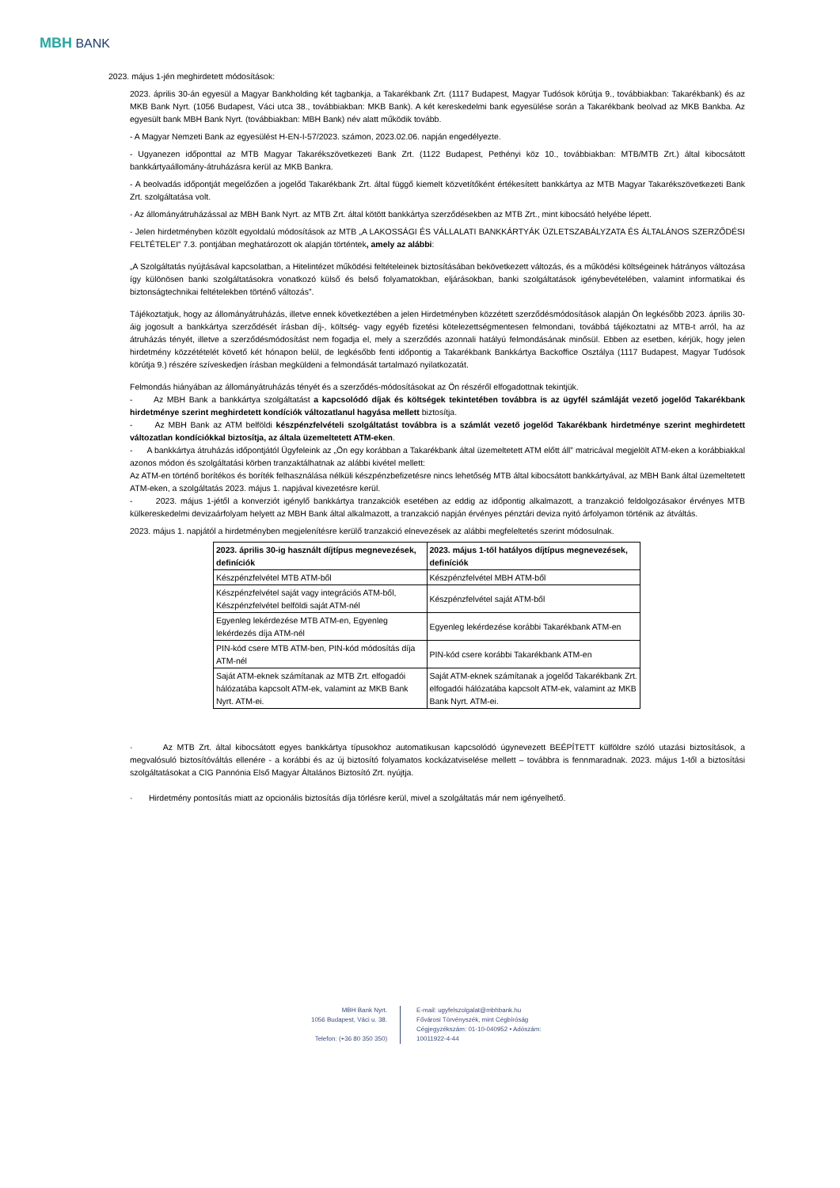MBH BANK
2023. május 1-jén meghirdetett módosítások:
2023. április 30-án egyesül a Magyar Bankholding két tagbankja, a Takarékbank Zrt. (1117 Budapest, Magyar Tudósok körútja 9., továbbiakban: Takarékbank) és az MKB Bank Nyrt. (1056 Budapest, Váci utca 38., továbbiakban: MKB Bank). A két kereskedelmi bank egyesülése során a Takarékbank beolvad az MKB Bankba. Az egyesült bank MBH Bank Nyrt. (továbbiakban: MBH Bank) név alatt működik tovább.
- A Magyar Nemzeti Bank az egyesülést H-EN-I-57/2023. számon, 2023.02.06. napján engedélyezte.
- Ugyanezen időponttal az MTB Magyar Takarékszövetkezeti Bank Zrt. (1122 Budapest, Pethényi köz 10., továbbiakban: MTB/MTB Zrt.) által kibocsátott bankkártyaállomány-átruházásra kerül az MKB Bankra.
- A beolvadás időpontját megelőzően a jogelőd Takarékbank Zrt. által függő kiemelt közvetítőként értékesített bankkártya az MTB Magyar Takarékszövetkezeti Bank Zrt. szolgáltatása volt.
- Az állományátruházással az MBH Bank Nyrt. az MTB Zrt. által kötött bankkártya szerződésekben az MTB Zrt., mint kibocsátó helyébe lépett.
- Jelen hirdetményben közölt egyoldalú módosítások az MTB „A LAKOSSÁGI ÉS VÁLLALATI BANKKÁRTYÁK ÜZLETSZABÁLYZATA ÉS ÁLTALÁNOS SZERZŐDÉSI FELTÉTELEI” 7.3. pontjában meghatározott ok alapján történtek, amely az alábbi:
„A Szolgáltatás nyújtásával kapcsolatban, a Hitelintézet működési feltételeinek biztosításában bekövetkezett változás, és a működési költségeinek hátrányos változása így különösen banki szolgáltatásokra vonatkozó külső és belső folyamatokban, eljárásokban, banki szolgáltatások igénybevételében, valamint informatikai és biztonságtechnikai feltételekben történő változás”.
Tájékoztatjuk, hogy az állományátruházás, illetve ennek következtében a jelen Hirdetményben közzétett szerződésmódosítások alapján Ön legkésőbb 2023. április 30-áig jogosult a bankkártya szerződését írásban díj-, költség- vagy egyéb fizetési kötelezettségmentesen felmondani, továbbá tájékoztatni az MTB-t arról, ha az átruházás tényét, illetve a szerződésmódosítást nem fogadja el, mely a szerződés azonnali hatályú felmondásának minősül. Ebben az esetben, kérjük, hogy jelen hirdetmény közzétételét követő két hónapon belül, de legkésőbb fenti időpontig a Takarékbank Bankkártya Backoffice Osztálya (1117 Budapest, Magyar Tudósok körútja 9.) részére szíveskedjen írásban megküldeni a felmondását tartalmazó nyilatkozatát.
Felmondás hiányában az állományátruházás tényét és a szerződés-módosításokat az Ön részéről elfogadottnak tekintjük.
- Az MBH Bank a bankkártya szolgáltatást a kapcsolódó díjak és költségek tekintetében továbbra is az ügyfél számláját vezető jogelőd Takarékbank hirdetménye szerint meghirdetett kondíciók változatlanul hagyása mellett biztosítja.
- Az MBH Bank az ATM belföldi készpénzfelvételi szolgáltatást továbbra is a számlát vezető jogelőd Takarékbank hirdetménye szerint meghirdetett változatlan kondíciókkal biztosítja, az általa üzemeltetett ATM-eken.
- A bankkártya átruházás időpontjától Ügyfeleink az „Ön egy korábban a Takarékbank által üzemeltetett ATM előtt áll” matricával megjelölt ATM-eken a korábbiakkal azonos módon és szolgáltatási körben tranzaktálhatnak az alábbi kivétel mellett:
Az ATM-en történő borítékos és boríték felhasználása nélküli készpénzbefizetésre nincs lehetőség MTB által kibocsátott bankkártyával, az MBH Bank által üzemeltetett ATM-eken, a szolgáltatás 2023. május 1. napjával kivezetésre kerül.
- 2023. május 1-jétől a konverziót igénylő bankkártya tranzakciók esetében az eddig az időpontig alkalmazott, a tranzakció feldolgozásakor érvényes MTB külkereskedelmi devizaárfolyam helyett az MBH Bank által alkalmazott, a tranzakció napján érvényes pénztári deviza nyitó árfolyamon történik az átváltás.
2023. május 1. napjától a hirdetményben megjelenítésre kerülő tranzakció elnevezések az alábbi megfeleltetés szerint módosulnak.
| 2023. április 30-ig használt díjtípus megnevezések, definíciók | 2023. május 1-től hatályos díjtípus megnevezések, definíciók |
| --- | --- |
| Készpénzfelvétel MTB ATM-ből | Készpénzfelvétel MBH ATM-ből |
| Készpénzfelvétel saját vagy integrációs ATM-ből, Készpénzfelvétel belföldi saját ATM-nél | Készpénzfelvétel saját ATM-ből |
| Egyenleg lekérdezése MTB ATM-en, Egyenleg lekérdezés díja ATM-nél | Egyenleg lekérdezése korábbi Takarékbank ATM-en |
| PIN-kód csere MTB ATM-ben, PIN-kód módosítás díja ATM-nél | PIN-kód csere korábbi Takarékbank ATM-en |
| Saját ATM-eknek számítanak az MTB Zrt. elfogadói hálózatába kapcsolt ATM-ek, valamint az MKB Bank Nyrt. ATM-ei. | Saját ATM-eknek számítanak a jogelőd Takarékbank Zrt. elfogadói hálózatába kapcsolt ATM-ek, valamint az MKB Bank Nyrt. ATM-ei. |
· Az MTB Zrt. által kibocsátott egyes bankkártya típusokhoz automatikusan kapcsolódó úgynevezett BEÉPÍTETT külföldre szóló utazási biztosítások, a megvalósuló biztosítóváltás ellenére - a korábbi és az új biztosító folyamatos kockázatviselése mellett – továbbra is fennmaradnak. 2023. május 1-től a biztosítási szolgáltatásokat a CIG Pannónia Első Magyar Általános Biztosító Zrt. nyújtja.
· Hirdetmény pontosítás miatt az opcionális biztosítás díja törlésre kerül, mivel a szolgáltatás már nem igényelhető.
MBH Bank Nyrt.
1056 Budapest, Váci u. 38.
Telefon: (+36 80 350 350)
E-mail: ugyfelszolgalat@mbhbank.hu
Fővárosi Törvényszék, mint Cégbíróság
Cégjegyzékszám: 01-10-040952 • Adószám: 10011922-4-44